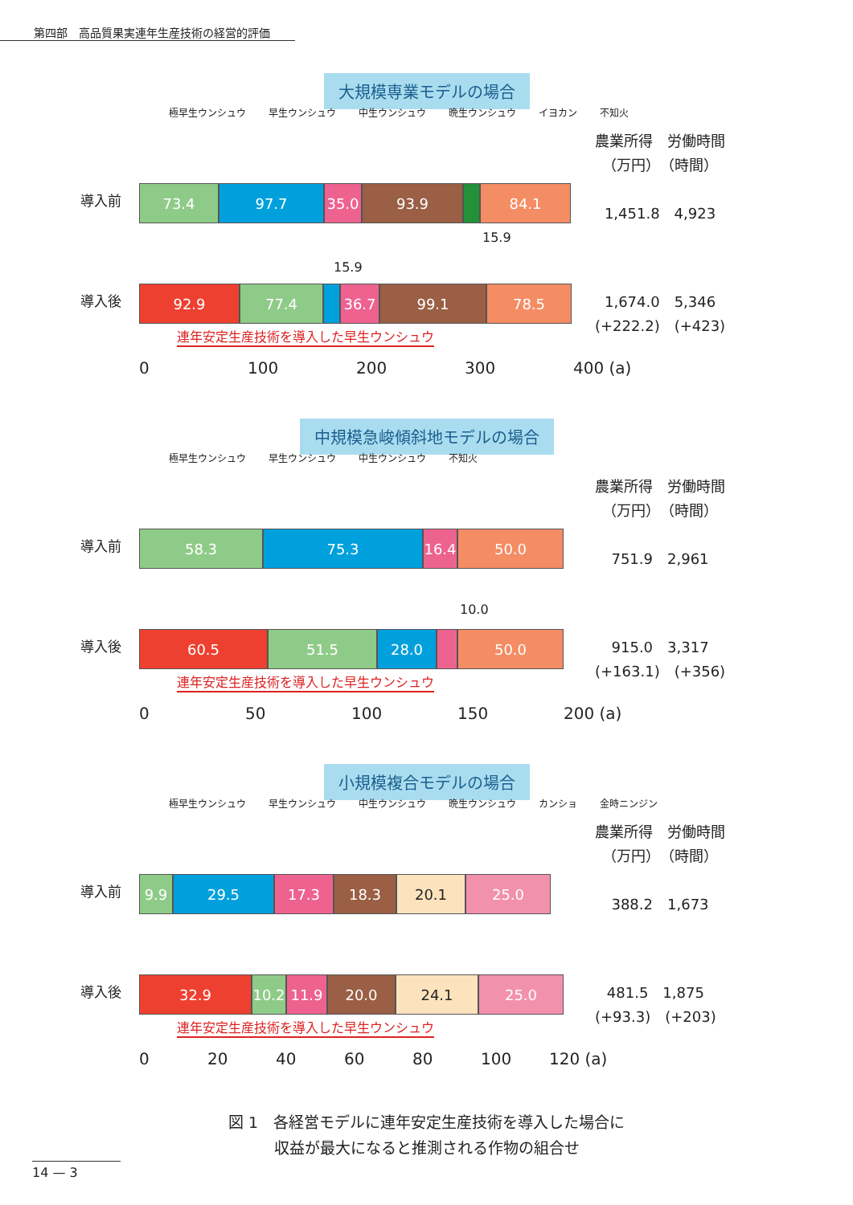第四部　高品質果実連年生産技術の経営的評価
大規模専業モデルの場合
極早生ウンシュウ 早生ウンシュウ 中生ウンシュウ 晩生ウンシュウ イヨカン 不知火
農業所得　労働時間
（万円）　（時間）
1,451.8　4,923
導入前
73.4 97.7 35.0 93.9 84.1
15.9
15.9
導入後
92.9 77.4 36.7 99.1 78.5
1,674.0　5,346
(+222.2)　(+423)
連年安定生産技術を導入した早生ウンシュウ
0 100 200 300 400 (a)
中規模急峻傾斜地モデルの場合
極早生ウンシュウ 早生ウンシュウ 中生ウンシュウ 不知火
農業所得　労働時間
（万円）　（時間）
751.9　2,961
導入前
58.3 75.3 16.4
50.0
10.0
導入後
60.5 51.5 28.0 50.0
915.0　3,317
(+163.1)　(+356)
連年安定生産技術を導入した早生ウンシュウ
0 50 100 150 200 (a)
小規模複合モデルの場合
極早生ウンシュウ 早生ウンシュウ 中生ウンシュウ 晩生ウンシュウ カンショ 金時ニンジン
農業所得　労働時間
（万円）　（時間）
388.2　1,673
導入前
9.9 29.5 17.3 18.3 20.1 25.0
導入後
32.9 10.2
11.9 20.0 24.1 25.0
481.5　1,875
(+93.3)　(+203)
連年安定生産技術を導入した早生ウンシュウ
0 20 40 60 80 100 120 (a)
図 1　各経営モデルに連年安定生産技術を導入した場合に
収益が最大になると推測される作物の組合せ
14 — 3